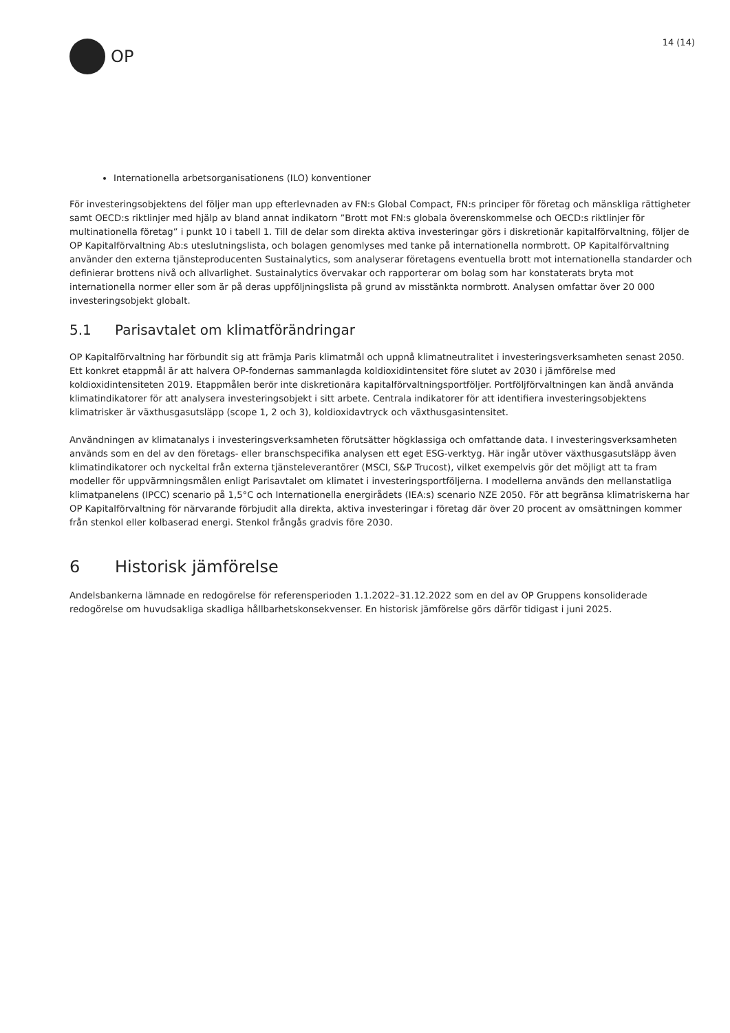OP
14 (14)
Internationella arbetsorganisationens (ILO) konventioner
För investeringsobjektens del följer man upp efterlevnaden av FN:s Global Compact, FN:s principer för företag och mänskliga rättigheter samt OECD:s riktlinjer med hjälp av bland annat indikatorn ”Brott mot FN:s globala överenskommelse och OECD:s riktlinjer för multinationella företag” i punkt 10 i tabell 1. Till de delar som direkta aktiva investeringar görs i diskretionär kapitalförvaltning, följer de OP Kapitalförvaltning Ab:s uteslutningslista, och bolagen genomlyses med tanke på internationella normbrott. OP Kapitalförvaltning använder den externa tjänsteproducenten Sustainalytics, som analyserar företagens eventuella brott mot internationella standarder och definierar brottens nivå och allvarlighet. Sustainalytics övervakar och rapporterar om bolag som har konstaterats bryta mot internationella normer eller som är på deras uppföljningslista på grund av misstänkta normbrott. Analysen omfattar över 20 000 investeringsobjekt globalt.
5.1 Parisavtalet om klimatförändringar
OP Kapitalförvaltning har förbundit sig att främja Paris klimatmål och uppnå klimatneutralitet i investeringsverksamheten senast 2050. Ett konkret etappmål är att halvera OP-fondernas sammanlagda koldioxidintensitet före slutet av 2030 i jämförelse med koldioxidintensiteten 2019. Etappmålen berör inte diskretionära kapitalförvaltningsportföljer. Portföljförvaltningen kan ändå använda klimatindikatorer för att analysera investeringsobjekt i sitt arbete. Centrala indikatorer för att identifiera investeringsobjektens klimatrisker är växthusgasutsläpp (scope 1, 2 och 3), koldioxidavtryck och växthusgasintensitet.
Användningen av klimatanalys i investeringsverksamheten förutsätter högklassiga och omfattande data. I investeringsverksamheten används som en del av den företags- eller branschspecifika analysen ett eget ESG-verktyg. Här ingår utöver växthusgasutsläpp även klimatindikatorer och nyckeltal från externa tjänsteleverantörer (MSCI, S&P Trucost), vilket exempelvis gör det möjligt att ta fram modeller för uppvärmningsmålen enligt Parisavtalet om klimatet i investeringsportföljerna. I modellerna används den mellanstatliga klimatpanelens (IPCC) scenario på 1,5°C och Internationella energirådets (IEA:s) scenario NZE 2050. För att begränsa klimatriskerna har OP Kapitalförvaltning för närvarande förbjudit alla direkta, aktiva investeringar i företag där över 20 procent av omsättningen kommer från stenkol eller kolbaserad energi. Stenkol frångås gradvis före 2030.
6 Historisk jämförelse
Andelsbankerna lämnade en redogörelse för referensperioden 1.1.2022–31.12.2022 som en del av OP Gruppens konsoliderade redogörelse om huvudsakliga skadliga hållbarhetskonsekvenser. En historisk jämförelse görs därför tidigast i juni 2025.